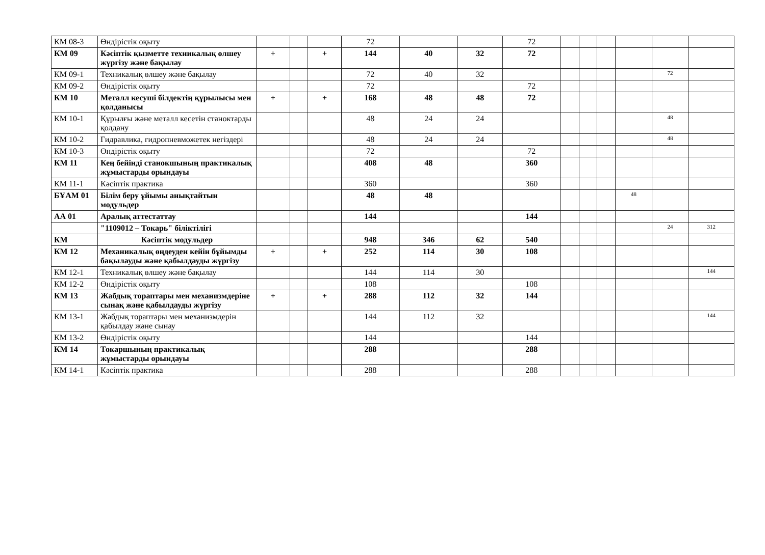| КМ 08-3 | Өндірістік оқыту | | | | 72 | | | 72 | | | | | | |
| КМ 09 | Кәсіптік қызметте техникалық өлшеу жүргізу және бақылау | + | | + | 144 | 40 | 32 | 72 | | | | | | |
| КМ 09-1 | Техникалық өлшеу және бақылау | | | | 72 | 40 | 32 | | | | | | 72 | |
| КМ 09-2 | Өндірістік оқыту | | | | 72 | | | 72 | | | | | | |
| КМ 10 | Металл кесуші білдектің құрылысы мен қолданысы | + | | + | 168 | 48 | 48 | 72 | | | | | | |
| КМ 10-1 | Құрылғы және металл кесетін станоктарды қолдану | | | | 48 | 24 | 24 | | | | | | 48 | |
| КМ 10-2 | Гидравлика, гидропневможетек негіздері | | | | 48 | 24 | 24 | | | | | | 48 | |
| КМ 10-3 | Өндірістік оқыту | | | | 72 | | | 72 | | | | | | |
| КМ 11 | Кең бейінді станокшының практикалық жұмыстарды орындауы | | | | 408 | 48 | | 360 | | | | | | |
| КМ 11-1 | Кәсіптік практика | | | | 360 | | | 360 | | | | | | |
| БҰАМ 01 | Білім беру ұйымы анықтайтын модульдер | | | | 48 | 48 | | | | | | 48 | | |
| АА 01 | Аралық аттестаттау | | | | 144 | | | 144 | | | | | | |
| | "1109012 – Токарь" біліктілігі | | | | | | | | | | | | 24 | 312 |
| КМ | Кәсіптік модульдер | | | | 948 | 346 | 62 | 540 | | | | | | |
| КМ 12 | Механикалық өңдеуден кейін бұйымды бақылауды және қабылдауды жүргізу | + | | + | 252 | 114 | 30 | 108 | | | | | | |
| КМ 12-1 | Техникалық өлшеу және бақылау | | | | 144 | 114 | 30 | | | | | | | 144 |
| КМ 12-2 | Өндірістік оқыту | | | | 108 | | | 108 | | | | | | |
| КМ 13 | Жабдық тораптары мен механизмдеріне сынақ және қабылдауды жүргізу | + | | + | 288 | 112 | 32 | 144 | | | | | | |
| КМ 13-1 | Жабдық тораптары мен механизмдерін қабылдау және сынау | | | | 144 | 112 | 32 | | | | | | | 144 |
| КМ 13-2 | Өндірістік оқыту | | | | 144 | | | 144 | | | | | | |
| КМ 14 | Токаршының практикалық жұмыстарды орындауы | | | | 288 | | | 288 | | | | | | |
| КМ 14-1 | Кәсіптік практика | | | | 288 | | | 288 | | | | | | |